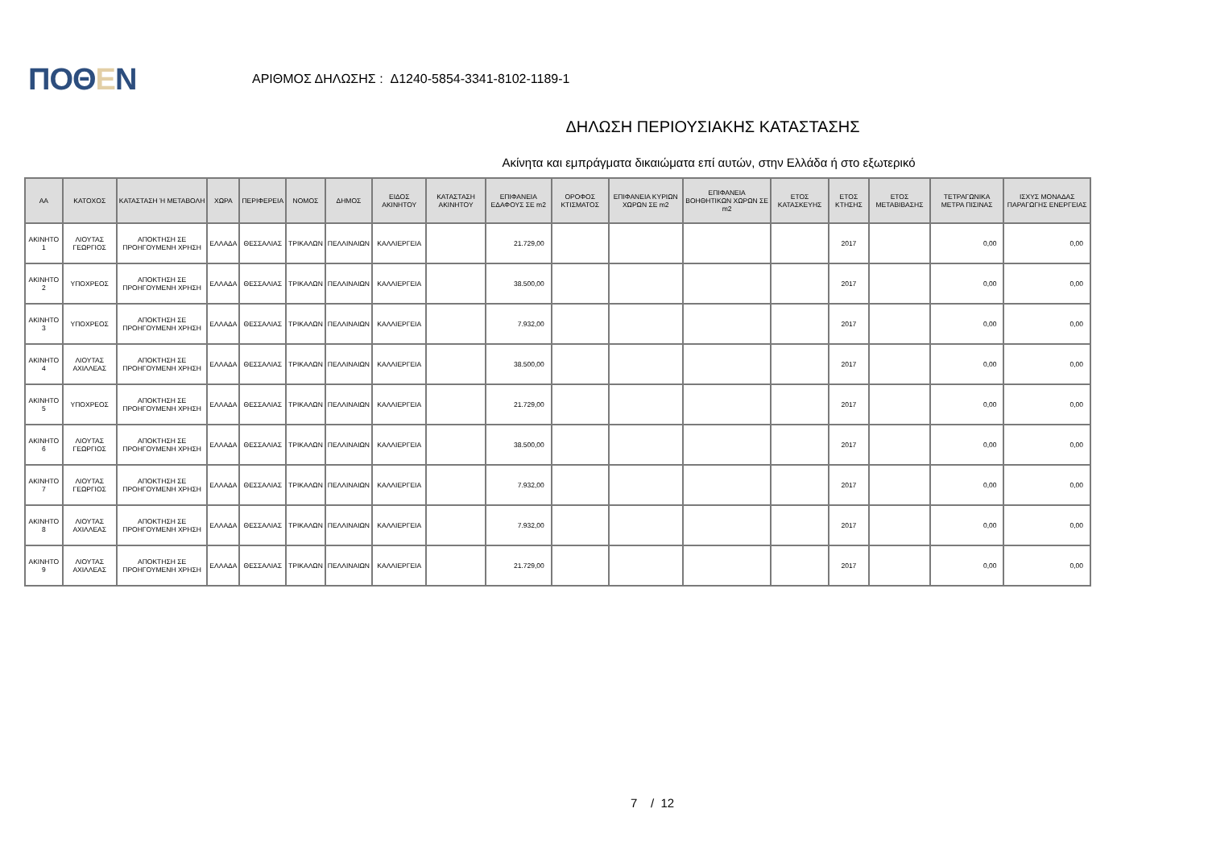ΠΟΘΕΝ
ΑΡΙΘΜΟΣ ΔΗΛΩΣΗΣ : Δ1240-5854-3341-8102-1189-1
ΔΗΛΩΣΗ ΠΕΡΙΟΥΣΙΑΚΗΣ ΚΑΤΑΣΤΑΣΗΣ
Ακίνητα και εμπράγματα δικαιώματα επί αυτών, στην Ελλάδα ή στο εξωτερικό
| ΑΑ | ΚΑΤΟΧΟΣ | ΚΑΤΑΣΤΑΣΗ Ή ΜΕΤΑΒΟΛΗ | ΧΩΡΑ | ΠΕΡΙΦΕΡΕΙΑ | ΝΟΜΟΣ | ΔΗΜΟΣ | ΕΙΔΟΣ ΑΚΙΝΗΤΟΥ | ΚΑΤΑΣΤΑΣΗ ΑΚΙΝΗΤΟΥ | ΕΠΙΦΑΝΕΙΑ ΕΔΑΦΟΥΣ ΣΕ m2 | ΟΡΟΦΟΣ ΚΤΙΣΜΑΤΟΣ | ΕΠΙΦΑΝΕΙΑ ΚΥΡΙΩΝ ΧΩΡΩΝ ΣΕ m2 | ΕΠΙΦΑΝΕΙΑ ΒΟΗΘΗΤΙΚΩΝ ΧΩΡΩΝ ΣΕ m2 | ΕΤΟΣ ΚΑΤΑΣΚΕΥΗΣ | ΕΤΟΣ ΚΤΗΣΗΣ | ΕΤΟΣ ΜΕΤΑΒΙΒΑΣΗΣ | ΤΕΤΡΑΓΩΝΙΚΑ ΜΕΤΡΑ ΠΙΣΙΝΑΣ | ΙΣΧΥΣ ΜΟΝΑΔΑΣ ΠΑΡΑΓΩΓΗΣ ΕΝΕΡΓΕΙΑΣ |
| --- | --- | --- | --- | --- | --- | --- | --- | --- | --- | --- | --- | --- | --- | --- | --- | --- | --- |
| ΑΚΙΝΗΤΟ 1 | ΛΙΟΥΤΑΣ ΓΕΩΡΓΙΟΣ | ΑΠΟΚΤΗΣΗ ΣΕ ΠΡΟΗΓΟΥΜΕΝΗ ΧΡΗΣΗ | ΕΛΛΑΔΑ | ΘΕΣΣΑΛΙΑΣ | ΤΡΙΚΑΛΩΝ | ΠΕΛΛΙΝΑΙΩΝ | ΚΑΛΛΙΕΡΓΕΙΑ | | 21.729,00 | | | | | 2017 | | 0,00 | 0,00 |
| ΑΚΙΝΗΤΟ 2 | ΥΠΟΧΡΕΟΣ | ΑΠΟΚΤΗΣΗ ΣΕ ΠΡΟΗΓΟΥΜΕΝΗ ΧΡΗΣΗ | ΕΛΛΑΔΑ | ΘΕΣΣΑΛΙΑΣ | ΤΡΙΚΑΛΩΝ | ΠΕΛΛΙΝΑΙΩΝ | ΚΑΛΛΙΕΡΓΕΙΑ | | 38.500,00 | | | | | 2017 | | 0,00 | 0,00 |
| ΑΚΙΝΗΤΟ 3 | ΥΠΟΧΡΕΟΣ | ΑΠΟΚΤΗΣΗ ΣΕ ΠΡΟΗΓΟΥΜΕΝΗ ΧΡΗΣΗ | ΕΛΛΑΔΑ | ΘΕΣΣΑΛΙΑΣ | ΤΡΙΚΑΛΩΝ | ΠΕΛΛΙΝΑΙΩΝ | ΚΑΛΛΙΕΡΓΕΙΑ | | 7.932,00 | | | | | 2017 | | 0,00 | 0,00 |
| ΑΚΙΝΗΤΟ 4 | ΛΙΟΥΤΑΣ ΑΧΙΛΛΕΑΣ | ΑΠΟΚΤΗΣΗ ΣΕ ΠΡΟΗΓΟΥΜΕΝΗ ΧΡΗΣΗ | ΕΛΛΑΔΑ | ΘΕΣΣΑΛΙΑΣ | ΤΡΙΚΑΛΩΝ | ΠΕΛΛΙΝΑΙΩΝ | ΚΑΛΛΙΕΡΓΕΙΑ | | 38.500,00 | | | | | 2017 | | 0,00 | 0,00 |
| ΑΚΙΝΗΤΟ 5 | ΥΠΟΧΡΕΟΣ | ΑΠΟΚΤΗΣΗ ΣΕ ΠΡΟΗΓΟΥΜΕΝΗ ΧΡΗΣΗ | ΕΛΛΑΔΑ | ΘΕΣΣΑΛΙΑΣ | ΤΡΙΚΑΛΩΝ | ΠΕΛΛΙΝΑΙΩΝ | ΚΑΛΛΙΕΡΓΕΙΑ | | 21.729,00 | | | | | 2017 | | 0,00 | 0,00 |
| ΑΚΙΝΗΤΟ 6 | ΛΙΟΥΤΑΣ ΓΕΩΡΓΙΟΣ | ΑΠΟΚΤΗΣΗ ΣΕ ΠΡΟΗΓΟΥΜΕΝΗ ΧΡΗΣΗ | ΕΛΛΑΔΑ | ΘΕΣΣΑΛΙΑΣ | ΤΡΙΚΑΛΩΝ | ΠΕΛΛΙΝΑΙΩΝ | ΚΑΛΛΙΕΡΓΕΙΑ | | 38.500,00 | | | | | 2017 | | 0,00 | 0,00 |
| ΑΚΙΝΗΤΟ 7 | ΛΙΟΥΤΑΣ ΓΕΩΡΓΙΟΣ | ΑΠΟΚΤΗΣΗ ΣΕ ΠΡΟΗΓΟΥΜΕΝΗ ΧΡΗΣΗ | ΕΛΛΑΔΑ | ΘΕΣΣΑΛΙΑΣ | ΤΡΙΚΑΛΩΝ | ΠΕΛΛΙΝΑΙΩΝ | ΚΑΛΛΙΕΡΓΕΙΑ | | 7.932,00 | | | | | 2017 | | 0,00 | 0,00 |
| ΑΚΙΝΗΤΟ 8 | ΛΙΟΥΤΑΣ ΑΧΙΛΛΕΑΣ | ΑΠΟΚΤΗΣΗ ΣΕ ΠΡΟΗΓΟΥΜΕΝΗ ΧΡΗΣΗ | ΕΛΛΑΔΑ | ΘΕΣΣΑΛΙΑΣ | ΤΡΙΚΑΛΩΝ | ΠΕΛΛΙΝΑΙΩΝ | ΚΑΛΛΙΕΡΓΕΙΑ | | 7.932,00 | | | | | 2017 | | 0,00 | 0,00 |
| ΑΚΙΝΗΤΟ 9 | ΛΙΟΥΤΑΣ ΑΧΙΛΛΕΑΣ | ΑΠΟΚΤΗΣΗ ΣΕ ΠΡΟΗΓΟΥΜΕΝΗ ΧΡΗΣΗ | ΕΛΛΑΔΑ | ΘΕΣΣΑΛΙΑΣ | ΤΡΙΚΑΛΩΝ | ΠΕΛΛΙΝΑΙΩΝ | ΚΑΛΛΙΕΡΓΕΙΑ | | 21.729,00 | | | | | 2017 | | 0,00 | 0,00 |
7 / 12